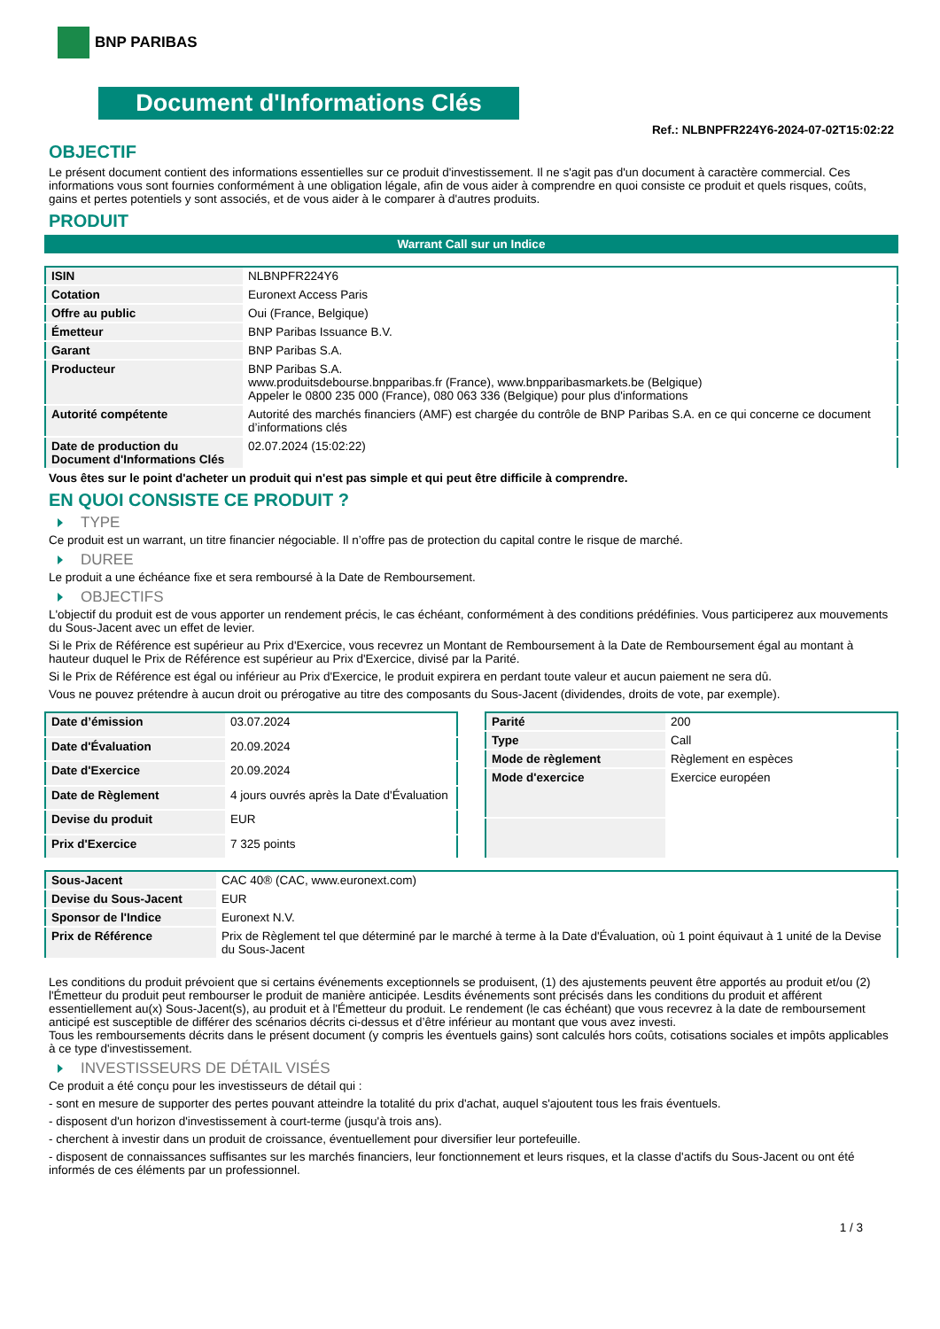BNP PARIBAS
Document d'Informations Clés
Ref.: NLBNPFR224Y6-2024-07-02T15:02:22
OBJECTIF
Le présent document contient des informations essentielles sur ce produit d'investissement. Il ne s'agit pas d'un document à caractère commercial. Ces informations vous sont fournies conformément à une obligation légale, afin de vous aider à comprendre en quoi consiste ce produit et quels risques, coûts, gains et pertes potentiels y sont associés, et de vous aider à le comparer à d'autres produits.
PRODUIT
Warrant Call sur un Indice
| ISIN | NLBNPFR224Y6 |
| Cotation | Euronext Access Paris |
| Offre au public | Oui (France, Belgique) |
| Émetteur | BNP Paribas Issuance B.V. |
| Garant | BNP Paribas S.A. |
| Producteur | BNP Paribas S.A. www.produitsdebourse.bnpparibas.fr (France), www.bnpparibasmarkets.be (Belgique) Appeler le 0800 235 000 (France), 080 063 336 (Belgique) pour plus d'informations |
| Autorité compétente | Autorité des marchés financiers (AMF) est chargée du contrôle de BNP Paribas S.A. en ce qui concerne ce document d’informations clés |
| Date de production du Document d'Informations Clés | 02.07.2024 (15:02:22) |
Vous êtes sur le point d'acheter un produit qui n'est pas simple et qui peut être difficile à comprendre.
EN QUOI CONSISTE CE PRODUIT ?
TYPE
Ce produit est un warrant, un titre financier négociable. Il n’offre pas de protection du capital contre le risque de marché.
DUREE
Le produit a une échéance fixe et sera remboursé à la Date de Remboursement.
OBJECTIFS
L'objectif du produit est de vous apporter un rendement précis, le cas échéant, conformément à des conditions prédéfinies. Vous participerez aux mouvements du Sous-Jacent avec un effet de levier.
Si le Prix de Référence est supérieur au Prix d'Exercice, vous recevrez un Montant de Remboursement à la Date de Remboursement égal au montant à hauteur duquel le Prix de Référence est supérieur au Prix d'Exercice, divisé par la Parité.
Si le Prix de Référence est égal ou inférieur au Prix d'Exercice, le produit expirera en perdant toute valeur et aucun paiement ne sera dû.
Vous ne pouvez prétendre à aucun droit ou prérogative au titre des composants du Sous-Jacent (dividendes, droits de vote, par exemple).
| Date d’émission | 03.07.2024 |
| Date d'Évaluation | 20.09.2024 |
| Date d'Exercice | 20.09.2024 |
| Date de Règlement | 4 jours ouvrés après la Date d'Évaluation |
| Devise du produit | EUR |
| Prix d'Exercice | 7 325 points |
| Parité | 200 |
| Type | Call |
| Mode de règlement | Règlement en espèces |
| Mode d'exercice | Exercice européen |
| Sous-Jacent | CAC 40® (CAC, www.euronext.com) |
| Devise du Sous-Jacent | EUR |
| Sponsor de l'Indice | Euronext N.V. |
| Prix de Référence | Prix de Règlement tel que déterminé par le marché à terme à la Date d'Évaluation, où 1 point équivaut à 1 unité de la Devise du Sous-Jacent |
Les conditions du produit prévoient que si certains événements exceptionnels se produisent, (1) des ajustements peuvent être apportés au produit et/ou (2) l'Émetteur du produit peut rembourser le produit de manière anticipée. Lesdits événements sont précisés dans les conditions du produit et afférent essentiellement au(x) Sous-Jacent(s), au produit et à l'Émetteur du produit. Le rendement (le cas échéant) que vous recevrez à la date de remboursement anticipé est susceptible de différer des scénarios décrits ci-dessus et d’être inférieur au montant que vous avez investi.
Tous les remboursements décrits dans le présent document (y compris les éventuels gains) sont calculés hors coûts, cotisations sociales et impôts applicables à ce type d'investissement.
INVESTISSEURS DE DÉTAIL VISÉS
Ce produit a été conçu pour les investisseurs de détail qui :
- sont en mesure de supporter des pertes pouvant atteindre la totalité du prix d'achat, auquel s'ajoutent tous les frais éventuels.
- disposent d'un horizon d'investissement à court-terme (jusqu'à trois ans).
- cherchent à investir dans un produit de croissance, éventuellement pour diversifier leur portefeuille.
- disposent de connaissances suffisantes sur les marchés financiers, leur fonctionnement et leurs risques, et la classe d'actifs du Sous-Jacent ou ont été informés de ces éléments par un professionnel.
1 / 3